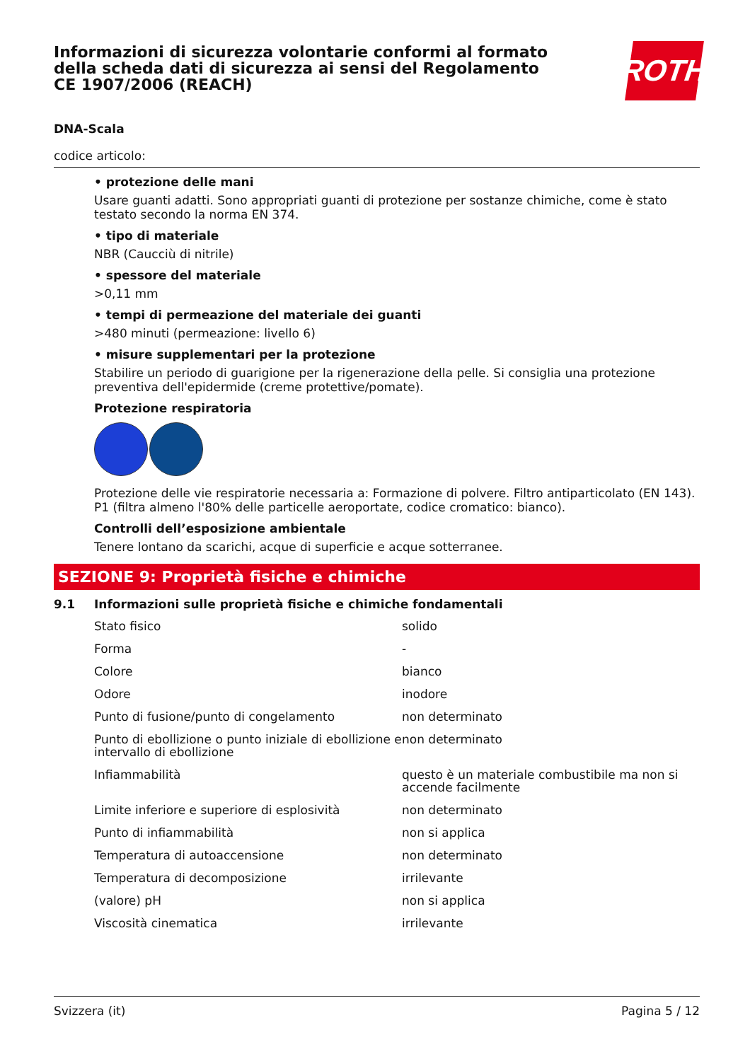Informazioni di sicurezza volontarie conformi al formato della scheda dati di sicurezza ai sensi del Regolamento CE 1907/2006 (REACH)
ROTH
DNA-Scala
codice articolo:
• protezione delle mani
Usare guanti adatti. Sono appropriati guanti di protezione per sostanze chimiche, come è stato testato secondo la norma EN 374.
• tipo di materiale
NBR (Caucciù di nitrile)
• spessore del materiale
>0,11 mm
• tempi di permeazione del materiale dei guanti
>480 minuti (permeazione: livello 6)
• misure supplementari per la protezione
Stabilire un periodo di guarigione per la rigenerazione della pelle. Si consiglia una protezione preventiva dell'epidermide (creme protettive/pomate).
Protezione respiratoria
Protezione delle vie respiratorie necessaria a: Formazione di polvere. Filtro antiparticolato (EN 143). P1 (filtra almeno l'80% delle particelle aeroportate, codice cromatico: bianco).
Controlli dell’esposizione ambientale
Tenere lontano da scarichi, acque di superficie e acque sotterranee.
SEZIONE 9: Proprietà fisiche e chimiche
9.1 Informazioni sulle proprietà fisiche e chimiche fondamentali
| Stato fisico | solido |
| Forma | - |
| Colore | bianco |
| Odore | inodore |
| Punto di fusione/punto di congelamento | non determinato |
| Punto di ebollizione o punto iniziale di ebollizione e intervallo di ebollizione | non determinato |
| Infiammabilità | questo è un materiale combustibile ma non si accende facilmente |
| Limite inferiore e superiore di esplosività | non determinato |
| Punto di infiammabilità | non si applica |
| Temperatura di autoaccensione | non determinato |
| Temperatura di decomposizione | irrilevante |
| (valore) pH | non si applica |
| Viscosità cinematica | irrilevante |
Svizzera (it) Pagina 5 / 12